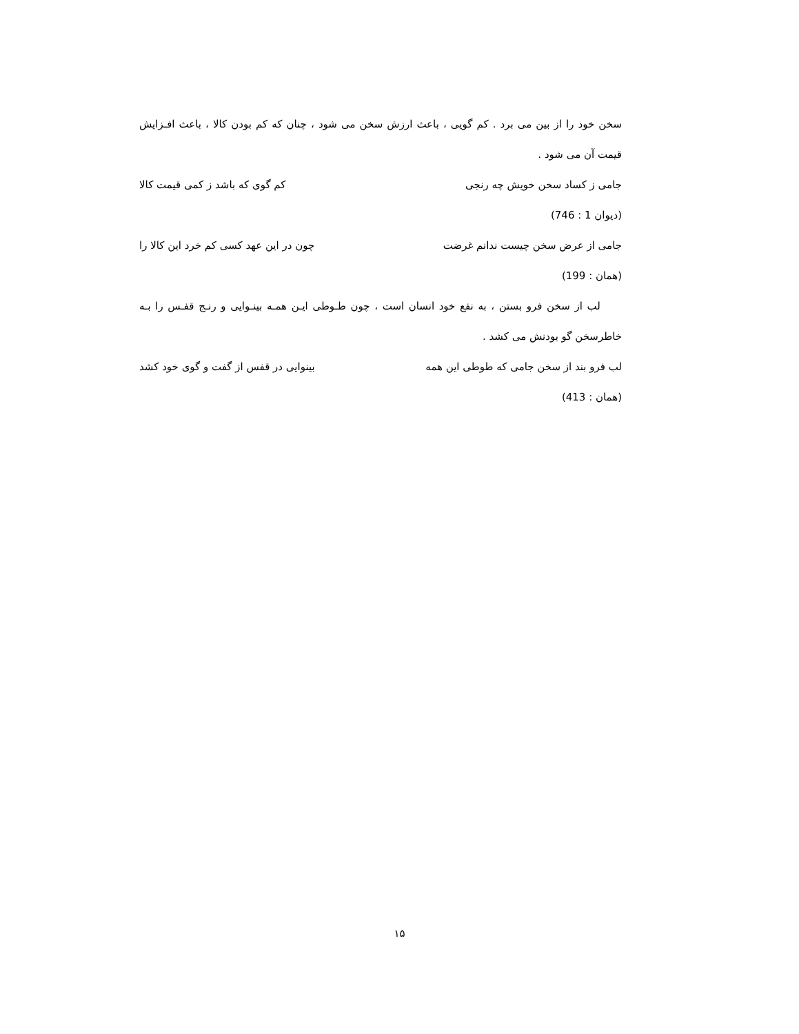سخن خود را از بین می برد . کم گویی ، باعث ارزش سخن می شود ، چنان که کم بودن کالا ، باعث افـزایش قیمت آن می شود .
جامی ز کساد سخن خویش چه رنجی کم گوی که باشد ز کمی قیمت کالا
(دیوان 1 : 746)
جامی از عرض سخن چیست ندانم غرضت چون در این عهد کسی کم خرد این کالا را
(همان : 199)
لب از سخن فرو بستن ، به نفع خود انسان است ، چون طـوطی ایـن همـه بینـوایی و رنـج قفـس را بـه خاطرسخن گو بودنش می کشد .
لب فرو بند از سخن جامی که طوطی این همه بینوایی در قفس از گفت و گوی خود کشد
(همان : 413)
۱۵